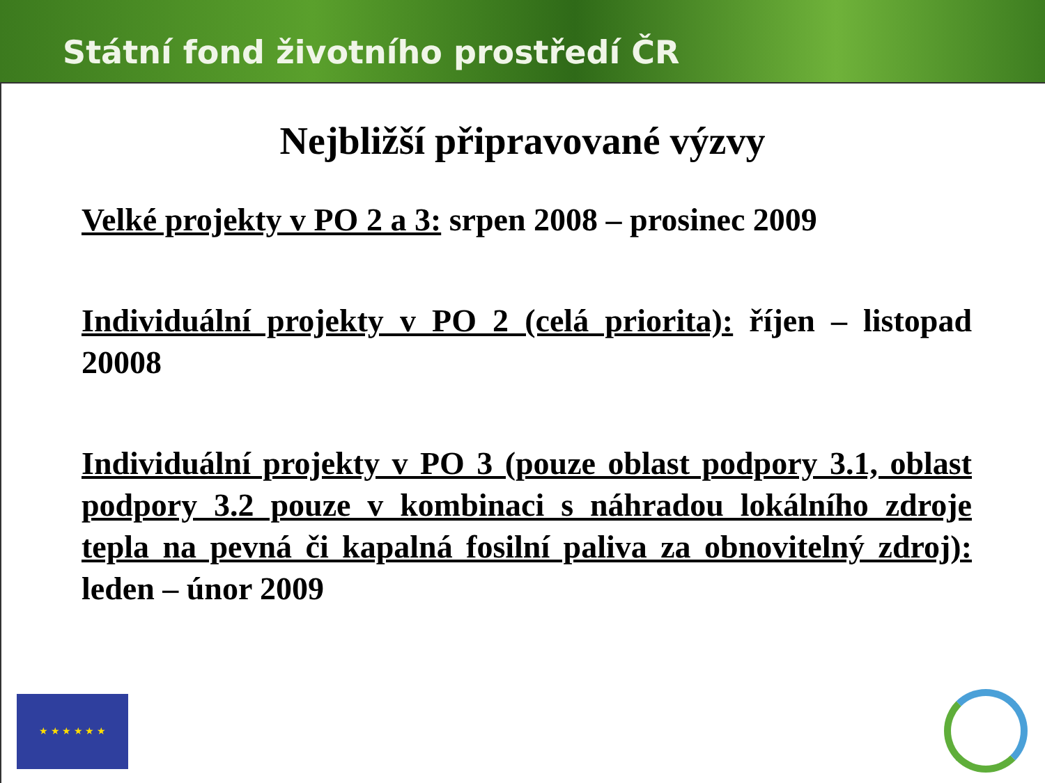Státní fond životního prostředí ČR
Nejbližší připravované výzvy
Velké projekty v PO 2 a 3: srpen 2008 – prosinec 2009
Individuální projekty v PO 2 (celá priorita): říjen – listopad 20008
Individuální projekty v PO 3 (pouze oblast podpory 3.1, oblast podpory 3.2 pouze v kombinaci s náhradou lokálního zdroje tepla na pevná či kapalná fosilní paliva za obnovitelný zdroj): leden – únor 2009
★ ★ ★ ★ ★ ★